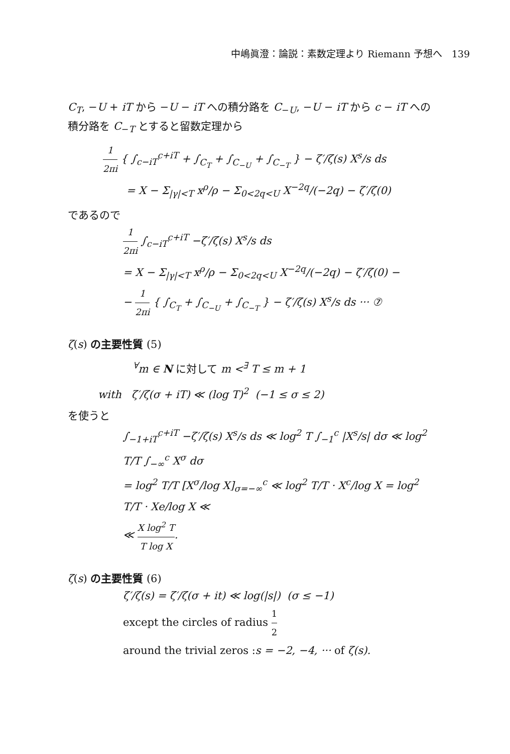中嶋眞澄：論説：素数定理より Riemann 予想へ　139
C<sub>T</sub>, −U + iT から −U − iT への積分路を C<sub>−U</sub>, −U − iT から c − iT への積分路を C<sub>−T</sub> とすると留数定理から
1 2πi { ∫<sub>c−iT</sub><sup>c+iT</sup> + ∫<sub>C<sub>T</sub></sub> + ∫<sub>C<sub>−U</sub></sub> + ∫<sub>C<sub>−T</sub></sub> } − ζ′/ζ(s) X<sup>s</sup>/s ds
= X − Σ<sub>|γ|<T</sub> x<sup>ρ</sup>/ρ − Σ<sub>0<2q<U</sub> X<sup>−2q</sup>/(−2q) − ζ′/ζ(0)
であるので
1 2πi ∫<sub>c−iT</sub><sup>c+iT</sup> −ζ′/ζ(s) X<sup>s</sup>/s ds
= X − Σ<sub>|γ|<T</sub> x<sup>ρ</sup>/ρ − Σ<sub>0<2q<U</sub> X<sup>−2q</sup>/(−2q) − ζ′/ζ(0) −
− 1 2πi { ∫<sub>C<sub>T</sub></sub> + ∫<sub>C<sub>−U</sub></sub> + ∫<sub>C<sub>−T</sub></sub> } − ζ′/ζ(s) X<sup>s</sup>/s ds ··· ⑦
ζ(s) の主要性質 (5)
<sup>∀</sup>m ∈ N に対して m <<sup>∃</sup> T ≤ m + 1
with ζ′/ζ(σ + iT) ≪ (log T)<sup>2</sup> (−1 ≤ σ ≤ 2)
を使うと
∫<sub>−1+iT</sub><sup>c+iT</sup> −ζ′/ζ(s) X<sup>s</sup>/s ds ≪ log<sup>2</sup> T ∫<sub>−1</sub><sup>c</sup> |X<sup>s</sup>/s| dσ ≪ log<sup>2</sup> T/T ∫<sub>−∞</sub><sup>c</sup> X<sup>σ</sup> dσ
= log<sup>2</sup> T/T [X<sup>σ</sup>/log X]<sub>σ=−∞</sub><sup>c</sup> ≪ log<sup>2</sup> T/T · X<sup>c</sup>/log X = log<sup>2</sup> T/T · Xe/log X ≪
≪ X log<sup>2</sup> T T log X.
ζ(s) の主要性質 (6)
ζ′/ζ(s) = ζ′/ζ(σ + it) ≪ log(|s|) (σ ≤ −1)
except the circles of radius 1 2
around the trivial zeros : s = −2, −4, ··· of ζ(s).